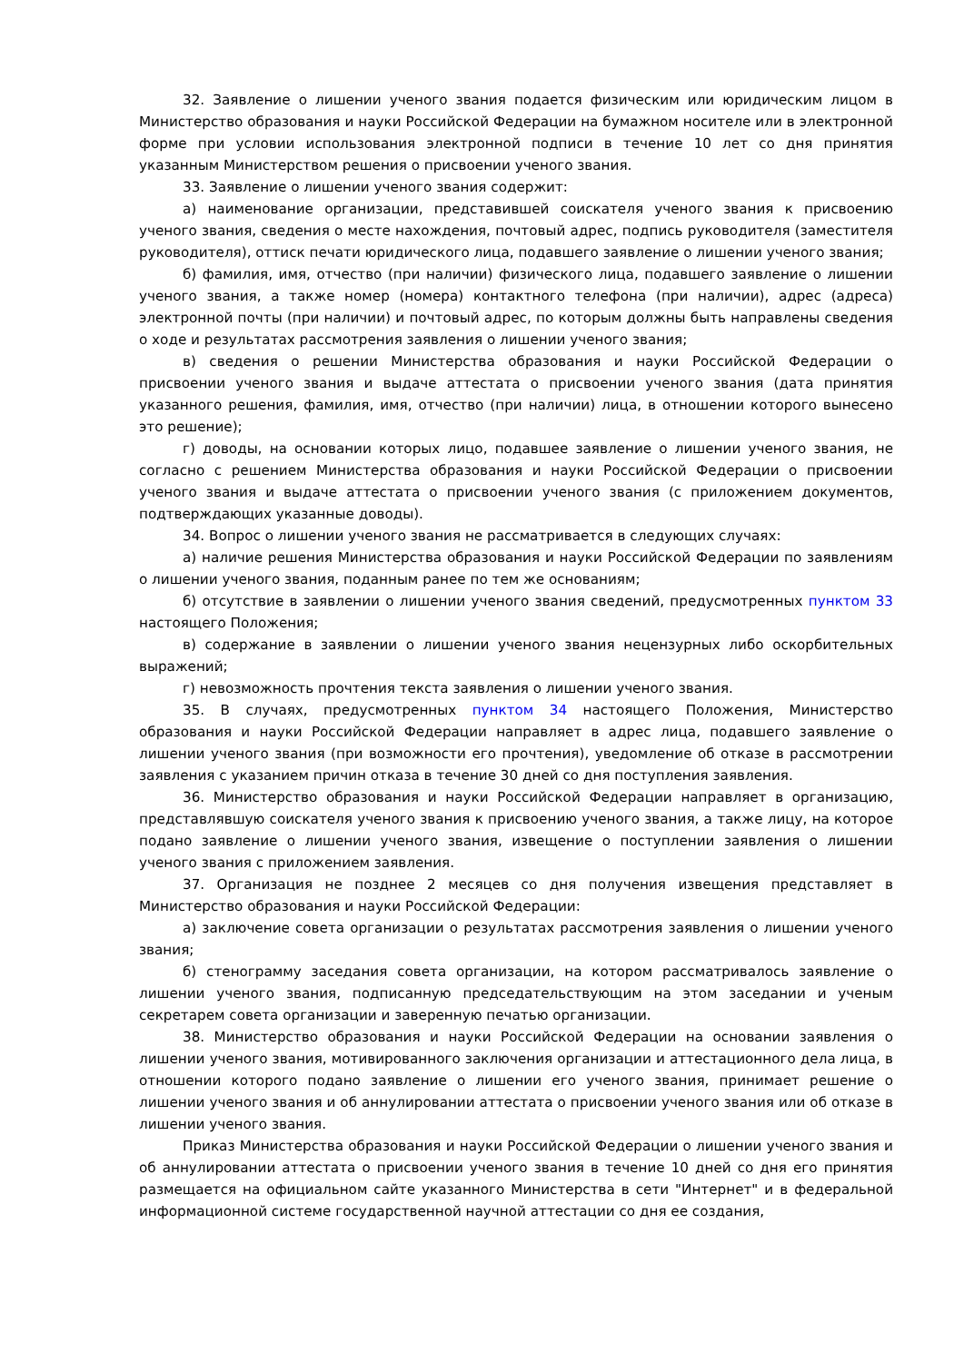32. Заявление о лишении ученого звания подается физическим или юридическим лицом в Министерство образования и науки Российской Федерации на бумажном носителе или в электронной форме при условии использования электронной подписи в течение 10 лет со дня принятия указанным Министерством решения о присвоении ученого звания.
33. Заявление о лишении ученого звания содержит:
а) наименование организации, представившей соискателя ученого звания к присвоению ученого звания, сведения о месте нахождения, почтовый адрес, подпись руководителя (заместителя руководителя), оттиск печати юридического лица, подавшего заявление о лишении ученого звания;
б) фамилия, имя, отчество (при наличии) физического лица, подавшего заявление о лишении ученого звания, а также номер (номера) контактного телефона (при наличии), адрес (адреса) электронной почты (при наличии) и почтовый адрес, по которым должны быть направлены сведения о ходе и результатах рассмотрения заявления о лишении ученого звания;
в) сведения о решении Министерства образования и науки Российской Федерации о присвоении ученого звания и выдаче аттестата о присвоении ученого звания (дата принятия указанного решения, фамилия, имя, отчество (при наличии) лица, в отношении которого вынесено это решение);
г) доводы, на основании которых лицо, подавшее заявление о лишении ученого звания, не согласно с решением Министерства образования и науки Российской Федерации о присвоении ученого звания и выдаче аттестата о присвоении ученого звания (с приложением документов, подтверждающих указанные доводы).
34. Вопрос о лишении ученого звания не рассматривается в следующих случаях:
а) наличие решения Министерства образования и науки Российской Федерации по заявлениям о лишении ученого звания, поданным ранее по тем же основаниям;
б) отсутствие в заявлении о лишении ученого звания сведений, предусмотренных пунктом 33 настоящего Положения;
в) содержание в заявлении о лишении ученого звания нецензурных либо оскорбительных выражений;
г) невозможность прочтения текста заявления о лишении ученого звания.
35. В случаях, предусмотренных пунктом 34 настоящего Положения, Министерство образования и науки Российской Федерации направляет в адрес лица, подавшего заявление о лишении ученого звания (при возможности его прочтения), уведомление об отказе в рассмотрении заявления с указанием причин отказа в течение 30 дней со дня поступления заявления.
36. Министерство образования и науки Российской Федерации направляет в организацию, представлявшую соискателя ученого звания к присвоению ученого звания, а также лицу, на которое подано заявление о лишении ученого звания, извещение о поступлении заявления о лишении ученого звания с приложением заявления.
37. Организация не позднее 2 месяцев со дня получения извещения представляет в Министерство образования и науки Российской Федерации:
а) заключение совета организации о результатах рассмотрения заявления о лишении ученого звания;
б) стенограмму заседания совета организации, на котором рассматривалось заявление о лишении ученого звания, подписанную председательствующим на этом заседании и ученым секретарем совета организации и заверенную печатью организации.
38. Министерство образования и науки Российской Федерации на основании заявления о лишении ученого звания, мотивированного заключения организации и аттестационного дела лица, в отношении которого подано заявление о лишении его ученого звания, принимает решение о лишении ученого звания и об аннулировании аттестата о присвоении ученого звания или об отказе в лишении ученого звания.
Приказ Министерства образования и науки Российской Федерации о лишении ученого звания и об аннулировании аттестата о присвоении ученого звания в течение 10 дней со дня его принятия размещается на официальном сайте указанного Министерства в сети "Интернет" и в федеральной информационной системе государственной научной аттестации со дня ее создания,